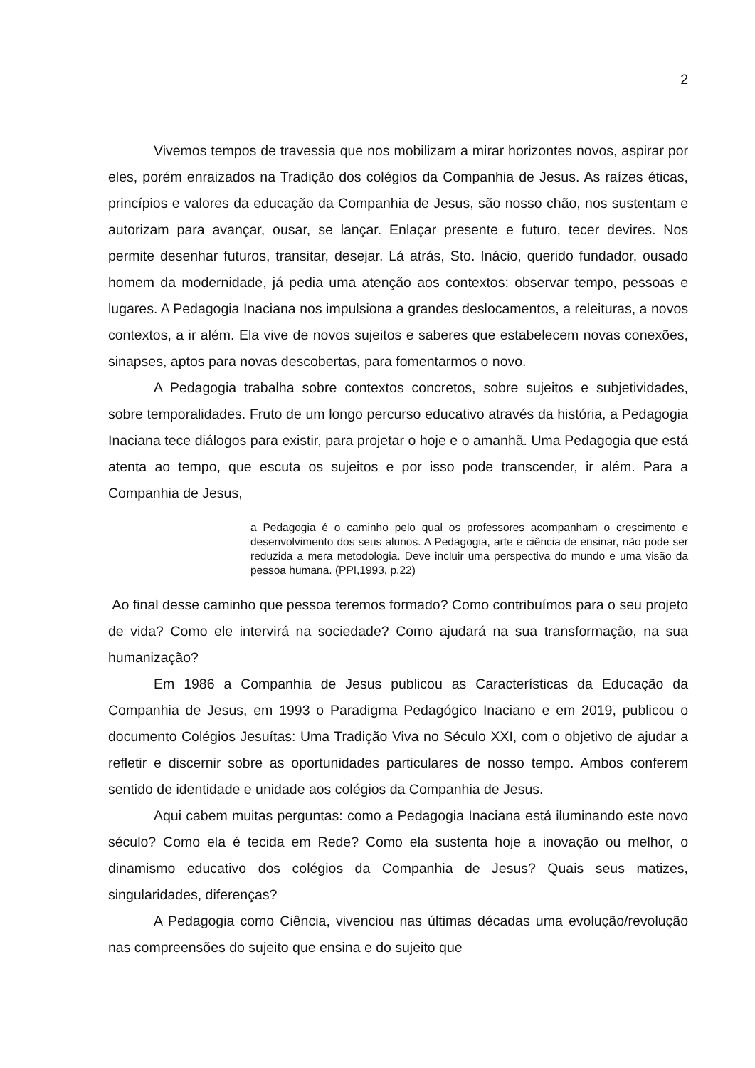2
Vivemos tempos de travessia que nos mobilizam a mirar horizontes novos, aspirar por eles, porém enraizados na Tradição dos colégios da Companhia de Jesus. As raízes éticas, princípios e valores da educação da Companhia de Jesus, são nosso chão, nos sustentam e autorizam para avançar, ousar, se lançar. Enlaçar presente e futuro, tecer devires. Nos permite desenhar futuros, transitar, desejar. Lá atrás, Sto. Inácio, querido fundador, ousado homem da modernidade, já pedia uma atenção aos contextos: observar tempo, pessoas e lugares. A Pedagogia Inaciana nos impulsiona a grandes deslocamentos, a releituras, a novos contextos, a ir além. Ela vive de novos sujeitos e saberes que estabelecem novas conexões, sinapses, aptos para novas descobertas, para fomentarmos o novo.
A Pedagogia trabalha sobre contextos concretos, sobre sujeitos e subjetividades, sobre temporalidades. Fruto de um longo percurso educativo através da história, a Pedagogia Inaciana tece diálogos para existir, para projetar o hoje e o amanhã. Uma Pedagogia que está atenta ao tempo, que escuta os sujeitos e por isso pode transcender, ir além. Para a Companhia de Jesus,
a Pedagogia é o caminho pelo qual os professores acompanham o crescimento e desenvolvimento dos seus alunos. A Pedagogia, arte e ciência de ensinar, não pode ser reduzida a mera metodologia. Deve incluir uma perspectiva do mundo e uma visão da pessoa humana. (PPI,1993, p.22)
Ao final desse caminho que pessoa teremos formado? Como contribuímos para o seu projeto de vida? Como ele intervirá na sociedade? Como ajudará na sua transformação, na sua humanização?
Em 1986 a Companhia de Jesus publicou as Características da Educação da Companhia de Jesus, em 1993 o Paradigma Pedagógico Inaciano e em 2019, publicou o documento Colégios Jesuítas: Uma Tradição Viva no Século XXI, com o objetivo de ajudar a refletir e discernir sobre as oportunidades particulares de nosso tempo. Ambos conferem sentido de identidade e unidade aos colégios da Companhia de Jesus.
Aqui cabem muitas perguntas: como a Pedagogia Inaciana está iluminando este novo século? Como ela é tecida em Rede? Como ela sustenta hoje a inovação ou melhor, o dinamismo educativo dos colégios da Companhia de Jesus? Quais seus matizes, singularidades, diferenças?
A Pedagogia como Ciência, vivenciou nas últimas décadas uma evolução/revolução nas compreensões do sujeito que ensina e do sujeito que